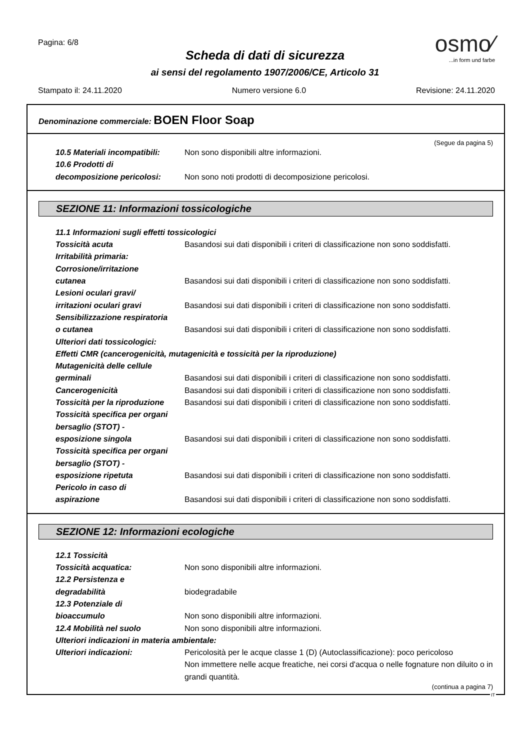Pagina: 6/8
osmo⁄
...in form und farbe
Scheda di dati di sicurezza
ai sensi del regolamento 1907/2006/CE, Articolo 31
Stampato il: 24.11.2020 Numero versione 6.0 Revisione: 24.11.2020
Denominazione commerciale: BOEN Floor Soap
(Segue da pagina 5)
10.5 Materiali incompatibili:
Non sono disponibili altre informazioni.
10.6 Prodotti di
decomposizione pericolosi:
Non sono noti prodotti di decomposizione pericolosi.
SEZIONE 11: Informazioni tossicologiche
11.1 Informazioni sugli effetti tossicologici
Tossicità acuta Basandosi sui dati disponibili i criteri di classificazione non sono soddisfatti.
Irritabilità primaria:
Corrosione/irritazione
cutanea
Basandosi sui dati disponibili i criteri di classificazione non sono soddisfatti.
Lesioni oculari gravi/
irritazioni oculari gravi
Basandosi sui dati disponibili i criteri di classificazione non sono soddisfatti.
Sensibilizzazione respiratoria
o cutanea
Basandosi sui dati disponibili i criteri di classificazione non sono soddisfatti.
Ulteriori dati tossicologici:
Effetti CMR (cancerogenicità, mutagenicità e tossicità per la riproduzione)
Mutagenicità delle cellule
germinali
Basandosi sui dati disponibili i criteri di classificazione non sono soddisfatti.
Cancerogenicità Basandosi sui dati disponibili i criteri di classificazione non sono soddisfatti.
Tossicità per la riproduzione
Basandosi sui dati disponibili i criteri di classificazione non sono soddisfatti.
Tossicità specifica per organi
bersaglio (STOT) -
esposizione singola
Basandosi sui dati disponibili i criteri di classificazione non sono soddisfatti.
Tossicità specifica per organi
bersaglio (STOT) -
esposizione ripetuta
Basandosi sui dati disponibili i criteri di classificazione non sono soddisfatti.
Pericolo in caso di
aspirazione
Basandosi sui dati disponibili i criteri di classificazione non sono soddisfatti.
SEZIONE 12: Informazioni ecologiche
12.1 Tossicità
Tossicità acquatica: Non sono disponibili altre informazioni.
12.2 Persistenza e
degradabilità
biodegradabile
12.3 Potenziale di
bioaccumulo
Non sono disponibili altre informazioni.
12.4 Mobilità nel suolo Non sono disponibili altre informazioni.
Ulteriori indicazioni in materia ambientale:
Ulteriori indicazioni: Pericolosità per le acque classe 1 (D) (Autoclassificazione): poco pericoloso
Non immettere nelle acque freatiche, nei corsi d'acqua o nelle fognature non diluito o in grandi quantità.
(continua a pagina 7)
IT